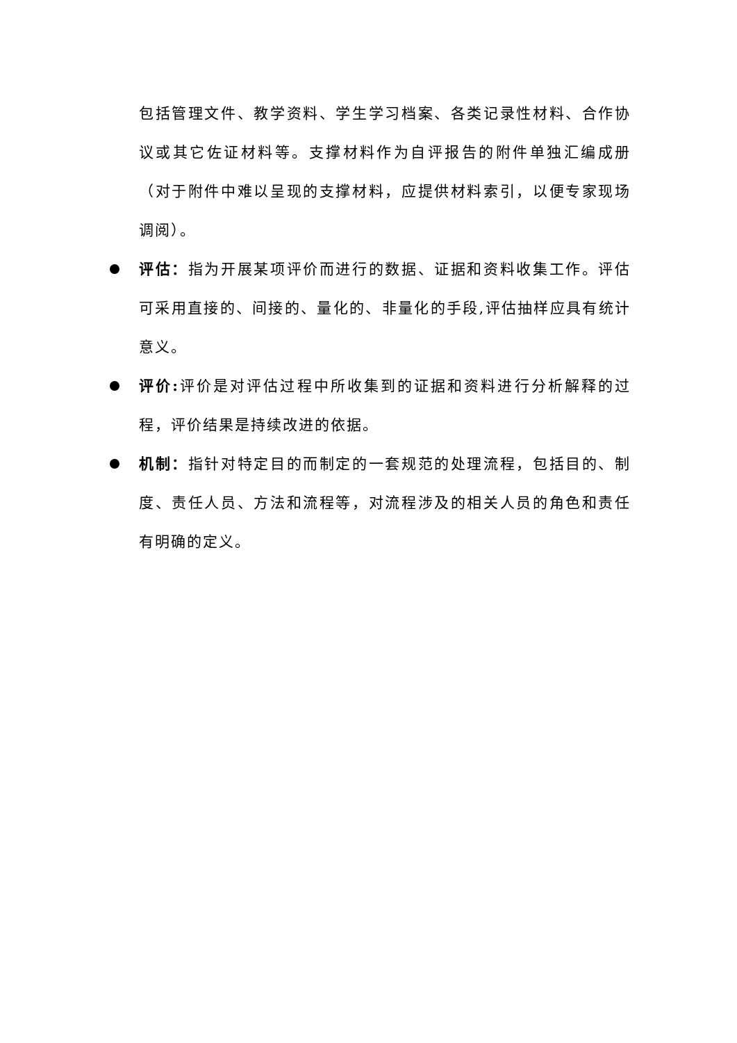包括管理文件、教学资料、学生学习档案、各类记录性材料、合作协议或其它佐证材料等。支撑材料作为自评报告的附件单独汇编成册（对于附件中难以呈现的支撑材料，应提供材料索引，以便专家现场调阅）。
评估：指为开展某项评价而进行的数据、证据和资料收集工作。评估可采用直接的、间接的、量化的、非量化的手段,评估抽样应具有统计意义。
评价: 评价是对评估过程中所收集到的证据和资料进行分析解释的过程，评价结果是持续改进的依据。
机制：指针对特定目的而制定的一套规范的处理流程，包括目的、制度、责任人员、方法和流程等，对流程涉及的相关人员的角色和责任有明确的定义。